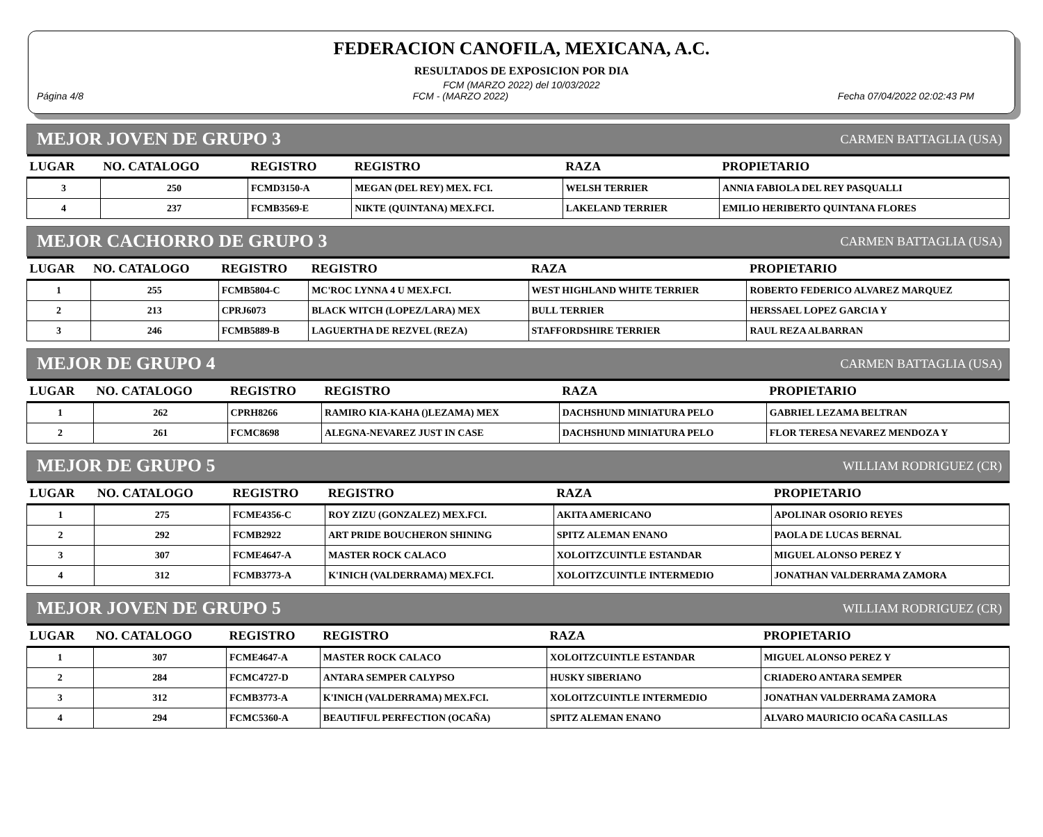FEDERACION CANOFILA, MEXICANA, A.C.
RESULTADOS DE EXPOSICION POR DIA
FCM (MARZO 2022) del 10/03/2022
Página 4/8 FCM - (MARZO 2022) Fecha 07/04/2022 02:02:43 PM
MEJOR JOVEN DE GRUPO 3 CARMEN BATTAGLIA (USA)
| LUGAR | NO. CATALOGO | REGISTRO | REGISTRO | RAZA | PROPIETARIO |
| --- | --- | --- | --- | --- | --- |
| 3 | 250 | FCMD3150-A | MEGAN (DEL REY) MEX. FCI. | WELSH TERRIER | ANNIA FABIOLA DEL REY PASQUALLI |
| 4 | 237 | FCMB3569-E | NIKTE (QUINTANA) MEX.FCI. | LAKELAND TERRIER | EMILIO HERIBERTO QUINTANA FLORES |
MEJOR CACHORRO DE GRUPO 3 CARMEN BATTAGLIA (USA)
| LUGAR | NO. CATALOGO | REGISTRO | REGISTRO | RAZA | PROPIETARIO |
| --- | --- | --- | --- | --- | --- |
| 1 | 255 | FCMB5804-C | MC'ROC LYNNA 4 U MEX.FCI. | WEST HIGHLAND WHITE TERRIER | ROBERTO FEDERICO ALVAREZ MARQUEZ |
| 2 | 213 | CPRJ6073 | BLACK WITCH (LOPEZ/LARA) MEX | BULL TERRIER | HERSSAEL LOPEZ GARCIA Y |
| 3 | 246 | FCMB5889-B | LAGUERTHA DE REZVEL (REZA) | STAFFORDSHIRE TERRIER | RAUL REZA ALBARRAN |
MEJOR DE GRUPO 4 CARMEN BATTAGLIA (USA)
| LUGAR | NO. CATALOGO | REGISTRO | REGISTRO | RAZA | PROPIETARIO |
| --- | --- | --- | --- | --- | --- |
| 1 | 262 | CPRH8266 | RAMIRO KIA-KAHA ()LEZAMA) MEX | DACHSHUND MINIATURA PELO | GABRIEL LEZAMA BELTRAN |
| 2 | 261 | FCMC8698 | ALEGNA-NEVAREZ JUST IN CASE | DACHSHUND MINIATURA PELO | FLOR TERESA NEVAREZ MENDOZA Y |
MEJOR DE GRUPO 5 WILLIAM RODRIGUEZ (CR)
| LUGAR | NO. CATALOGO | REGISTRO | REGISTRO | RAZA | PROPIETARIO |
| --- | --- | --- | --- | --- | --- |
| 1 | 275 | FCME4356-C | ROY ZIZU (GONZALEZ) MEX.FCI. | AKITA AMERICANO | APOLINAR OSORIO REYES |
| 2 | 292 | FCMB2922 | ART PRIDE BOUCHERON SHINING | SPITZ ALEMAN ENANO | PAOLA DE LUCAS BERNAL |
| 3 | 307 | FCME4647-A | MASTER ROCK CALACO | XOLOITZCUINTLE ESTANDAR | MIGUEL ALONSO PEREZ Y |
| 4 | 312 | FCMB3773-A | K'INICH (VALDERRAMA) MEX.FCI. | XOLOITZCUINTLE INTERMEDIO | JONATHAN VALDERRAMA ZAMORA |
MEJOR JOVEN DE GRUPO 5 WILLIAM RODRIGUEZ (CR)
| LUGAR | NO. CATALOGO | REGISTRO | REGISTRO | RAZA | PROPIETARIO |
| --- | --- | --- | --- | --- | --- |
| 1 | 307 | FCME4647-A | MASTER ROCK CALACO | XOLOITZCUINTLE ESTANDAR | MIGUEL ALONSO PEREZ Y |
| 2 | 284 | FCMC4727-D | ANTARA SEMPER CALYPSO | HUSKY SIBERIANO | CRIADERO ANTARA SEMPER |
| 3 | 312 | FCMB3773-A | K'INICH (VALDERRAMA) MEX.FCI. | XOLOITZCUINTLE INTERMEDIO | JONATHAN VALDERRAMA ZAMORA |
| 4 | 294 | FCMC5360-A | BEAUTIFUL PERFECTION (OCAÑA) | SPITZ ALEMAN ENANO | ALVARO MAURICIO OCAÑA CASILLAS |